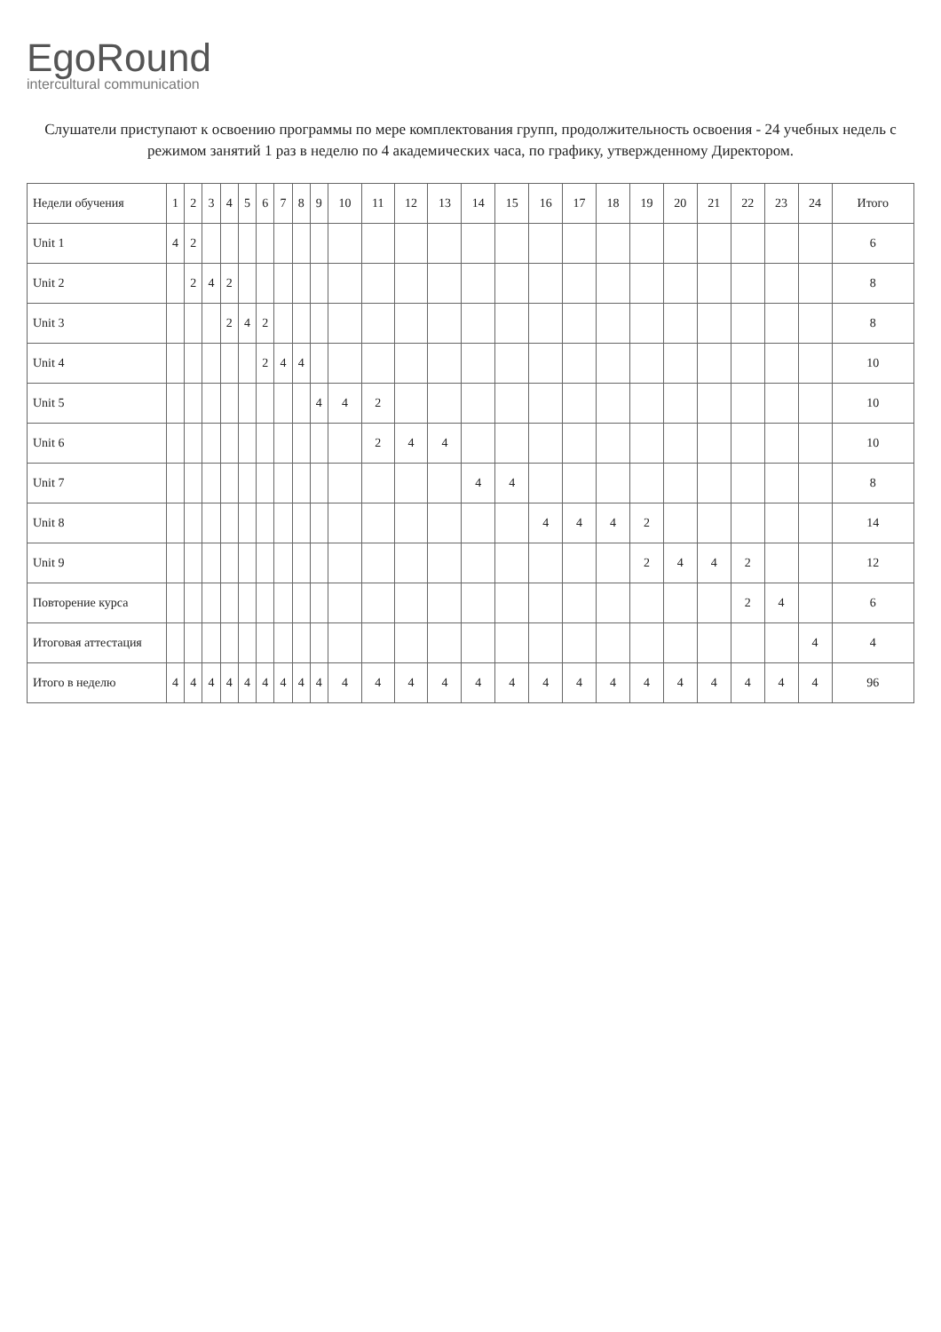EgoRound
intercultural communication
Слушатели приступают к освоению программы по мере комплектования групп, продолжительность освоения - 24 учебных недель с режимом занятий 1 раз в неделю по 4 академических часа, по графику, утвержденному Директором.
| Недели обучения | 1 | 2 | 3 | 4 | 5 | 6 | 7 | 8 | 9 | 10 | 11 | 12 | 13 | 14 | 15 | 16 | 17 | 18 | 19 | 20 | 21 | 22 | 23 | 24 | Итого |
| --- | --- | --- | --- | --- | --- | --- | --- | --- | --- | --- | --- | --- | --- | --- | --- | --- | --- | --- | --- | --- | --- | --- | --- | --- | --- |
| Unit 1 | 4 | 2 | | | | | | | | | | | | | | | | | | | | | | | 6 |
| Unit 2 | | 2 | 4 | 2 | | | | | | | | | | | | | | | | | | | | | 8 |
| Unit 3 | | | | 2 | 4 | 2 | | | | | | | | | | | | | | | | | | | 8 |
| Unit 4 | | | | | | 2 | 4 | 4 | | | | | | | | | | | | | | | | | 10 |
| Unit 5 | | | | | | | | | 4 | 4 | 2 | | | | | | | | | | | | | | 10 |
| Unit 6 | | | | | | | | | | | 2 | 4 | 4 | | | | | | | | | | | | 10 |
| Unit 7 | | | | | | | | | | | | | | 4 | 4 | | | | | | | | | | 8 |
| Unit 8 | | | | | | | | | | | | | | | | 4 | 4 | 4 | 2 | | | | | | 14 |
| Unit 9 | | | | | | | | | | | | | | | | | | | 2 | 4 | 4 | 2 | | | 12 |
| Повторение курса | | | | | | | | | | | | | | | | | | | | | | 2 | 4 | | 6 |
| Итоговая аттестация | | | | | | | | | | | | | | | | | | | | | | | | 4 | 4 |
| Итого в неделю | 4 | 4 | 4 | 4 | 4 | 4 | 4 | 4 | 4 | 4 | 4 | 4 | 4 | 4 | 4 | 4 | 4 | 4 | 4 | 4 | 4 | 4 | 4 | 4 | 96 |